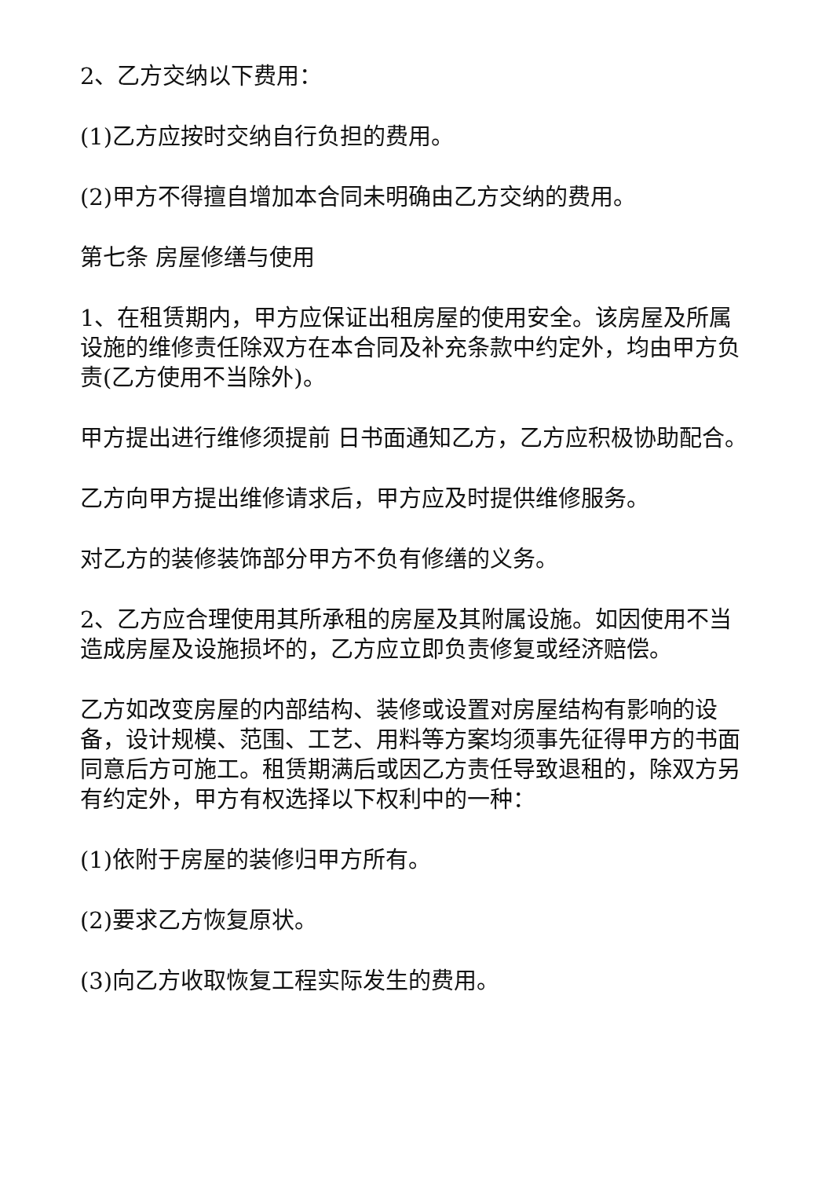2、乙方交纳以下费用：
(1)乙方应按时交纳自行负担的费用。
(2)甲方不得擅自增加本合同未明确由乙方交纳的费用。
第七条 房屋修缮与使用
1、在租赁期内，甲方应保证出租房屋的使用安全。该房屋及所属设施的维修责任除双方在本合同及补充条款中约定外，均由甲方负责(乙方使用不当除外)。
甲方提出进行维修须提前 日书面通知乙方，乙方应积极协助配合。
乙方向甲方提出维修请求后，甲方应及时提供维修服务。
对乙方的装修装饰部分甲方不负有修缮的义务。
2、乙方应合理使用其所承租的房屋及其附属设施。如因使用不当造成房屋及设施损坏的，乙方应立即负责修复或经济赔偿。
乙方如改变房屋的内部结构、装修或设置对房屋结构有影响的设备，设计规模、范围、工艺、用料等方案均须事先征得甲方的书面同意后方可施工。租赁期满后或因乙方责任导致退租的，除双方另有约定外，甲方有权选择以下权利中的一种：
(1)依附于房屋的装修归甲方所有。
(2)要求乙方恢复原状。
(3)向乙方收取恢复工程实际发生的费用。